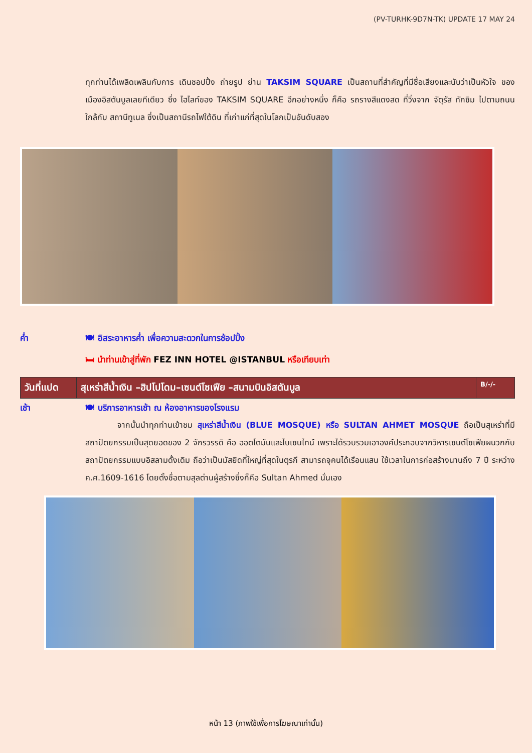(PV-TURHK-9D7N-TK) UPDATE 17 MAY 24
ทุกท่านได้เพลิดเพลินกับการ เดินชอปปิ้ง ถ่ายรูป ย่าน TAKSIM SQUARE เป็นสถานที่สำคัญที่มีชื่อเสียงและนับว่าเป็นหัวใจ ของ เมืองอิสตันบูลเลยทีเดียว ซึ่ง ไฮไลท์ของ TAKSIM SQUARE อีกอย่างหนึ่ง ก็คือ รถรางสีแดงสด ที่วิ่งจาก จัตุรัส ทักซิม ไปตามถนน ใกล้กับ สถานีทูเนล ซึ่งเป็นสถานีรถไฟใต้ดิน ที่เก่าแก่ที่สุดในโลกเป็นอันดับสอง
ค่ำ 🍽 อิสระอาหารค่ำ เพื่อความสะดวกในการช้อปปิ้ง
🛏 นำท่านเข้าสู่ที่พัก FEZ INN HOTEL @ISTANBUL หรือเทียบเท่า
| วันที่แปด | สุเหร่าสีน้ำเงิน –ฮิปโปโดม–เซนต์โซเฟีย –สนามบินอิสตันบูล | B/-/- |
เช้า 🍽 บริการอาหารเช้า ณ ห้องอาหารของโรงแรม
จากนั้นนำทุกท่านเข้าชม สุเหร่าสีน้ำเงิน (BLUE MOSQUE) หรือ SULTAN AHMET MOSQUE ถือเป็นสุเหร่าที่มีสถาปัตยกรรมเป็นสุดยอดของ 2 จักรวรรดิ คือ ออตโตมันและไบเซนไทน์ เพราะได้รวบรวมเอาองค์ประกอบจากวิหารเซนต์โซเฟียผนวกกับสถาปัตยกรรมแบบอิสลามดั้งเดิม ถือว่าเป็นมัสยิดที่ใหญ่ที่สุดในตุรกี สามารถจุคนได้เรือนแสน ใช้เวลาในการก่อสร้างนานถึง 7 ปี ระหว่าง ค.ศ.1609-1616 โดยตั้งชื่อตามสุลต่านผู้สร้างซึ่งก็คือ Sultan Ahmed นั่นเอง
หน้า 13 (ภาพใช้เพื่อการโฆษณาเท่านั้น)